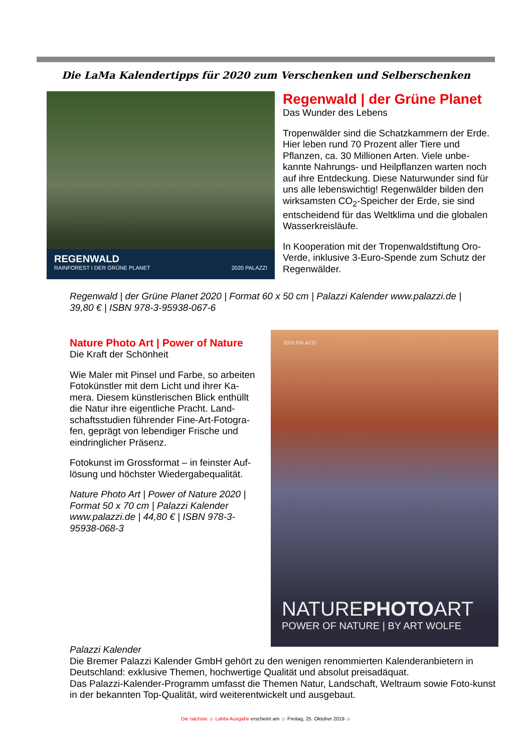Die LaMa Kalendertipps für 2020 zum Verschenken und Selberschenken
REGENWALD
RAINFOREST I DER GRÜNE PLANET 2020 PALAZZI
Regenwald | der Grüne Planet
Das Wunder des Lebens
Tropenwälder sind die Schatzkammern der Erde. Hier leben rund 70 Prozent aller Tiere und Pflanzen, ca. 30 Millionen Arten. Viele unbe-kannte Nahrungs- und Heilpflanzen warten noch auf ihre Entdeckung. Diese Naturwunder sind für uns alle lebenswichtig! Regenwälder bilden den wirksamsten CO<sub>2</sub>-Speicher der Erde, sie sind entscheidend für das Weltklima und die globalen Wasserkreisläufe.
In Kooperation mit der Tropenwaldstiftung Oro-Verde, inklusive 3-Euro-Spende zum Schutz der Regenwälder.
Regenwald | der Grüne Planet 2020 | Format 60 x 50 cm | Palazzi Kalender www.palazzi.de | 39,80 € | ISBN 978-3-95938-067-6
Nature Photo Art | Power of Nature
Die Kraft der Schönheit
Wie Maler mit Pinsel und Farbe, so arbeiten Fotokünstler mit dem Licht und ihrer Ka-mera. Diesem künstlerischen Blick enthüllt die Natur ihre eigentliche Pracht. Land-schaftsstudien führender Fine-Art-Fotogra-fen, geprägt von lebendiger Frische und eindringlicher Präsenz.
Fotokunst im Grossformat – in feinster Auf-lösung und höchster Wiedergabequalität.
Nature Photo Art | Power of Nature 2020 | Format 50 x 70 cm | Palazzi Kalender www.palazzi.de | 44,80 € | ISBN 978-3-95938-068-3
2020 PALAZZI
NATUREPHOTOART
POWER OF NATURE | BY ART WOLFE
Palazzi Kalender
Die Bremer Palazzi Kalender GmbH gehört zu den wenigen renommierten Kalenderanbietern in Deutschland: exklusive Themen, hochwertige Qualität und absolut preisadäquat.
Das Palazzi-Kalender-Programm umfasst die Themen Natur, Landschaft, Weltraum sowie Foto-kunst in der bekannten Top-Qualität, wird weiterentwickelt und ausgebaut.
Die nächste ☺ LaMa-Ausgabe erscheint am ☺ Freitag, 25. Oktober 2019 ☺